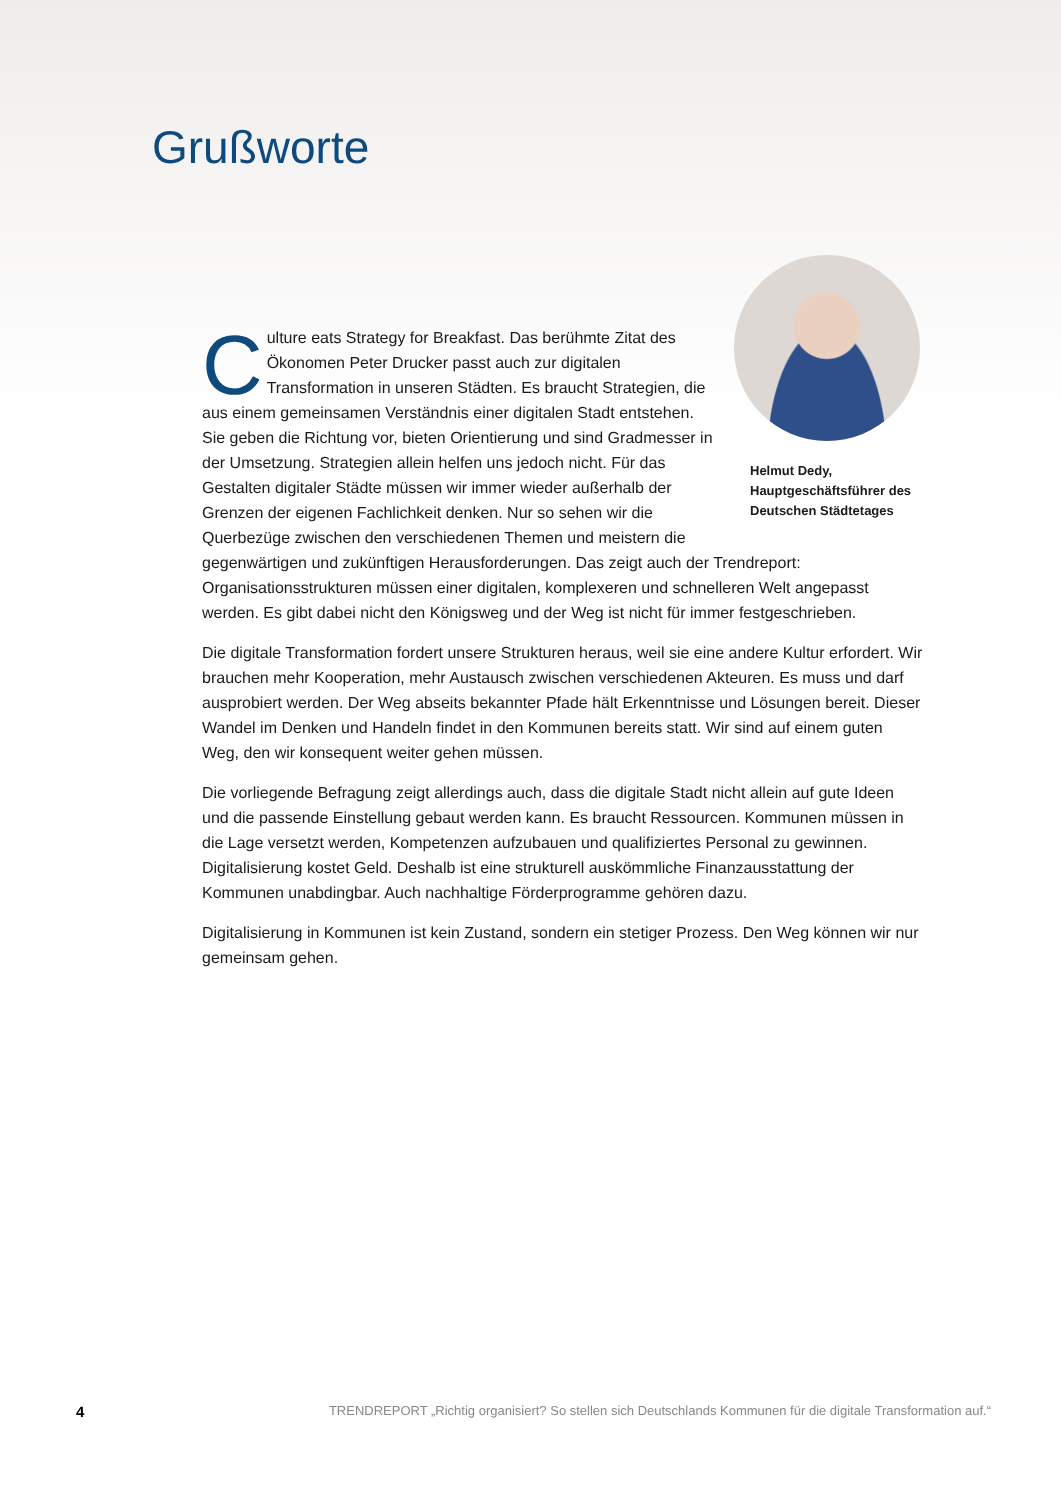Grußworte
Helmut Dedy,
Hauptgeschäftsführer des
Deutschen Städtetages
Culture eats Strategy for Breakfast. Das berühmte Zitat des Ökonomen Peter Drucker passt auch zur digitalen Transformation in unseren Städten. Es braucht Strategien, die aus einem gemeinsamen Verständnis einer digitalen Stadt entstehen. Sie geben die Richtung vor, bieten Orientierung und sind Gradmesser in der Umsetzung. Strategien allein helfen uns jedoch nicht. Für das Gestalten digitaler Städte müssen wir immer wieder außerhalb der Grenzen der eigenen Fachlichkeit denken. Nur so sehen wir die Querbezüge zwischen den verschiedenen Themen und meistern die gegenwärtigen und zukünftigen Herausforderungen. Das zeigt auch der Trendreport: Organisationsstrukturen müssen einer digitalen, komplexeren und schnelleren Welt angepasst werden. Es gibt dabei nicht den Königsweg und der Weg ist nicht für immer festgeschrieben.
Die digitale Transformation fordert unsere Strukturen heraus, weil sie eine andere Kultur erfordert. Wir brauchen mehr Kooperation, mehr Austausch zwischen verschiedenen Akteuren. Es muss und darf ausprobiert werden. Der Weg abseits bekannter Pfade hält Erkenntnisse und Lösungen bereit. Dieser Wandel im Denken und Handeln findet in den Kommunen bereits statt. Wir sind auf einem guten Weg, den wir konsequent weiter gehen müssen.
Die vorliegende Befragung zeigt allerdings auch, dass die digitale Stadt nicht allein auf gute Ideen und die passende Einstellung gebaut werden kann. Es braucht Ressourcen. Kommunen müssen in die Lage versetzt werden, Kompetenzen aufzubauen und qualifiziertes Personal zu gewinnen. Digitalisierung kostet Geld. Deshalb ist eine strukturell auskömmliche Finanzausstattung der Kommunen unabdingbar. Auch nachhaltige Förderprogramme gehören dazu.
Digitalisierung in Kommunen ist kein Zustand, sondern ein stetiger Prozess. Den Weg können wir nur gemeinsam gehen.
4 TRENDREPORT „Richtig organisiert? So stellen sich Deutschlands Kommunen für die digitale Transformation auf.“